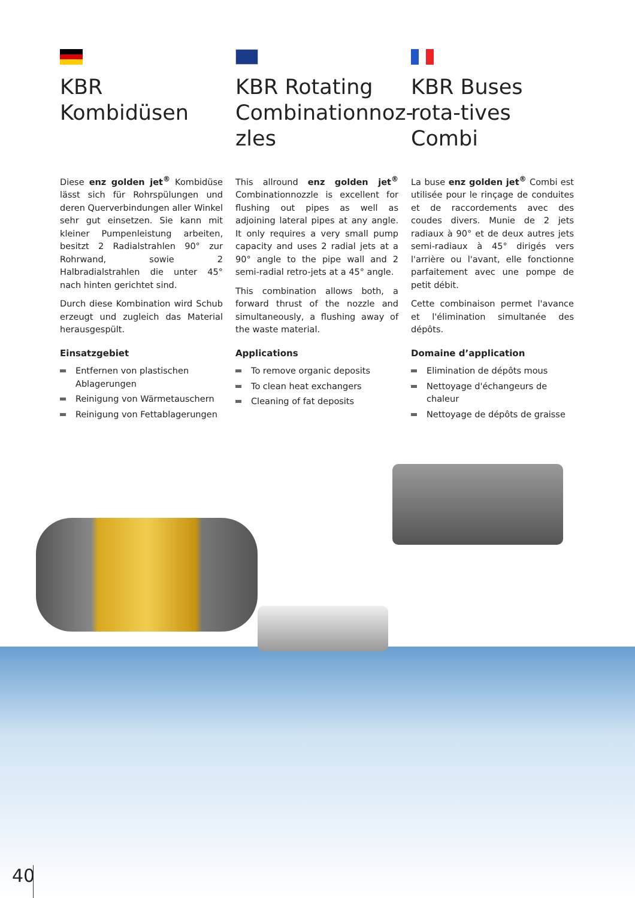KBR Kombidüsen
Diese enz golden jet<sup>®</sup> Kombidüse lässt sich für Rohrspülungen und deren Querverbindungen aller Winkel sehr gut einsetzen. Sie kann mit kleiner Pumpenleistung arbeiten, besitzt 2 Radialstrahlen 90° zur Rohrwand, sowie 2 Halbradialstrahlen die unter 45° nach hinten gerichtet sind.
Durch diese Kombination wird Schub erzeugt und zugleich das Material herausgespült.
Einsatzgebiet
Entfernen von plastischen Ablagerungen
Reinigung von Wärmetauschern
Reinigung von Fettablagerungen
KBR Rotating Combinationnoz-zles
This allround enz golden jet<sup>®</sup> Combinationnozzle is excellent for flushing out pipes as well as adjoining lateral pipes at any angle. It only requires a very small pump capacity and uses 2 radial jets at a 90° angle to the pipe wall and 2 semi-radial retro-jets at a 45° angle.
This combination allows both, a forward thrust of the nozzle and simultaneously, a flushing away of the waste material.
Applications
To remove organic deposits
To clean heat exchangers
Cleaning of fat deposits
KBR Buses rota-tives Combi
La buse enz golden jet<sup>®</sup> Combi est utilisée pour le rinçage de conduites et de raccordements avec des coudes divers. Munie de 2 jets radiaux à 90° et de deux autres jets semi-radiaux à 45° dirigés vers l'arrière ou l'avant, elle fonctionne parfaitement avec une pompe de petit débit.
Cette combinaison permet l'avance et l'élimination simultanée des dépôts.
Domaine d’application
Elimination de dépôts mous
Nettoyage d'échangeurs de chaleur
Nettoyage de dépôts de graisse
40